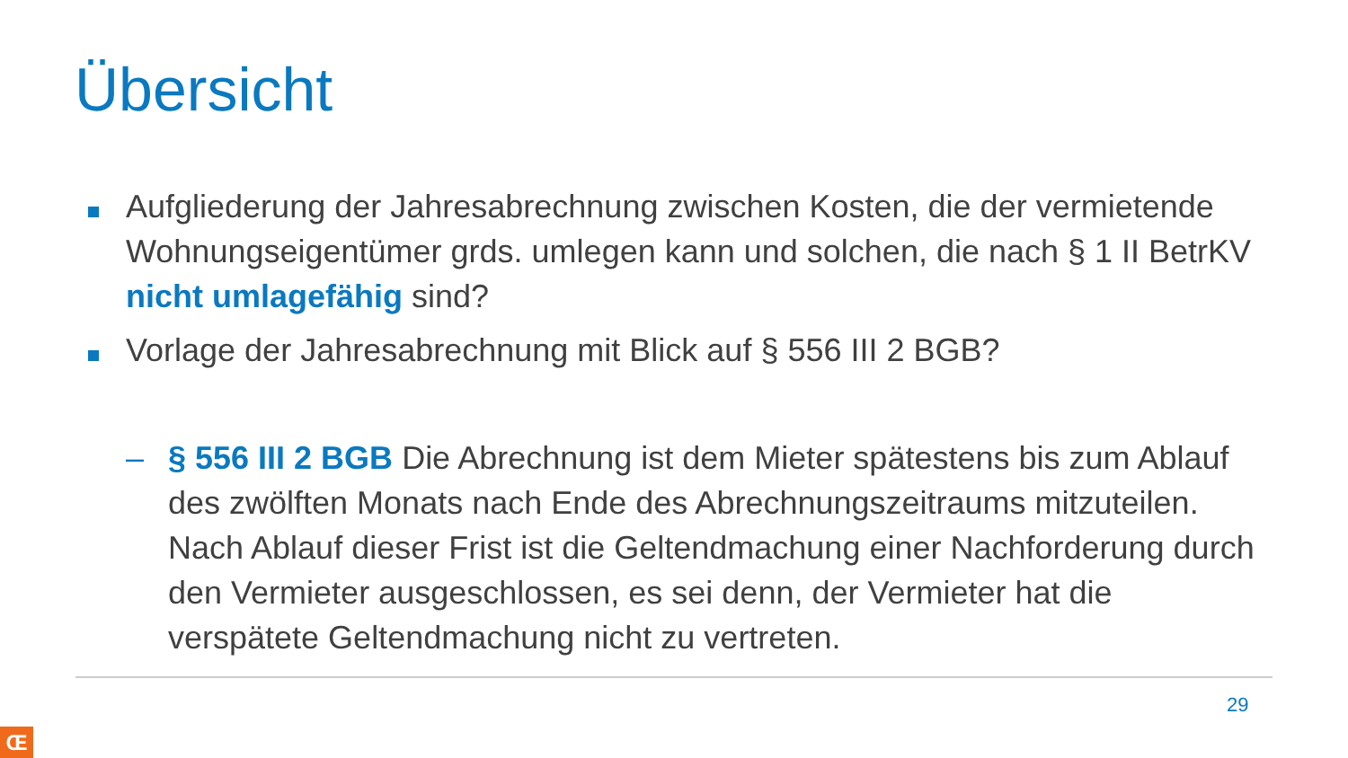Übersicht
Aufgliederung der Jahresabrechnung zwischen Kosten, die der vermietende Wohnungseigentümer grds. umlegen kann und solchen, die nach § 1 II BetrKV nicht umlagefähig sind?
Vorlage der Jahresabrechnung mit Blick auf § 556 III 2 BGB?
– § 556 III 2 BGB Die Abrechnung ist dem Mieter spätestens bis zum Ablauf des zwölften Monats nach Ende des Abrechnungszeitraums mitzuteilen. Nach Ablauf dieser Frist ist die Geltendmachung einer Nachforderung durch den Vermieter ausgeschlossen, es sei denn, der Vermieter hat die verspätete Geltendmachung nicht zu vertreten.
29
Œ